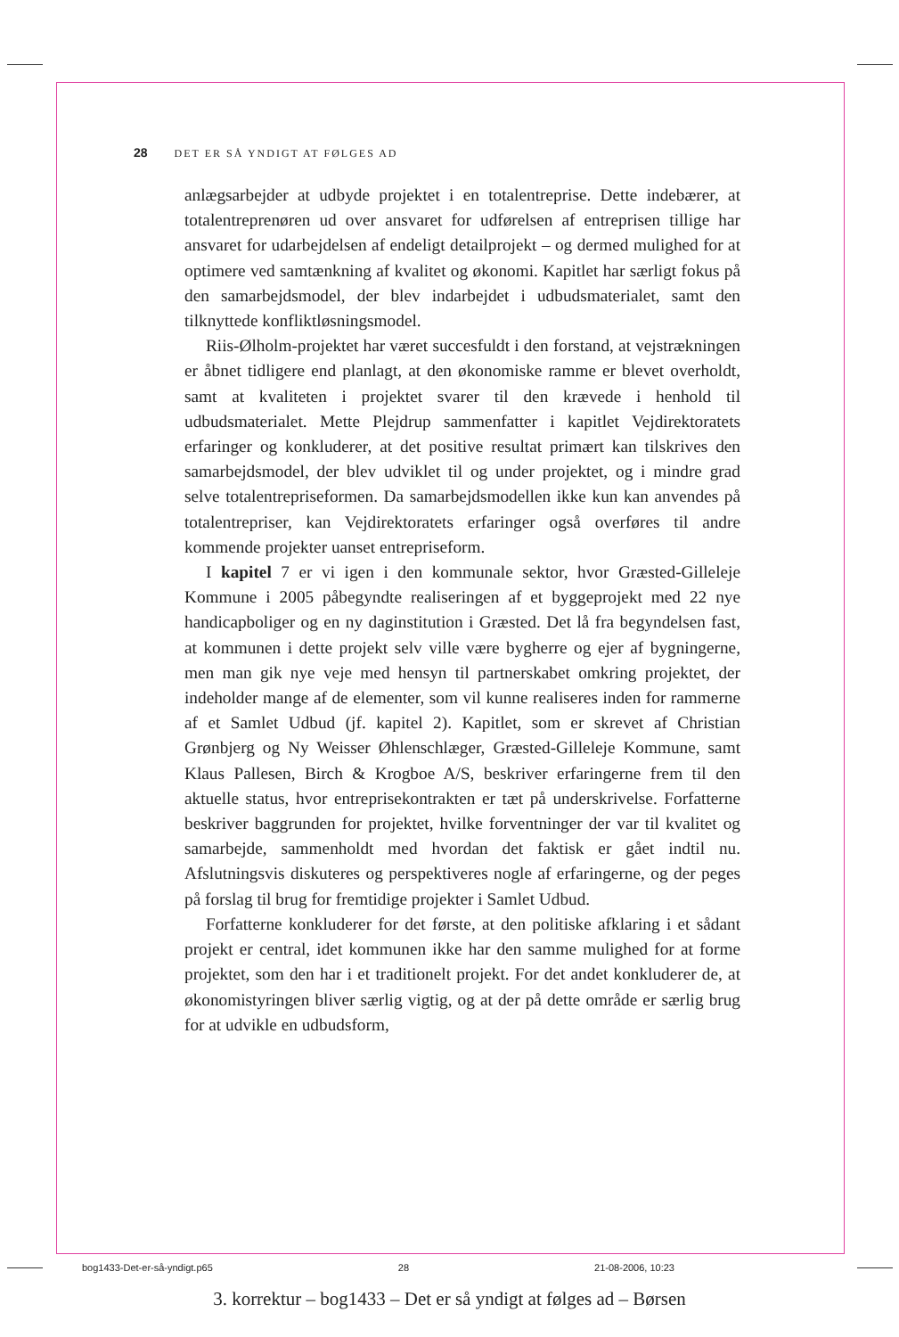28 DET ER SÅ YNDIGT AT FØLGES AD
anlægsarbejder at udbyde projektet i en totalentreprise. Dette indebærer, at totalentreprenøren ud over ansvaret for udførelsen af entreprisen tillige har ansvaret for udarbejdelsen af endeligt detailprojekt – og dermed mulighed for at optimere ved samtænkning af kvalitet og økonomi. Kapitlet har særligt fokus på den samarbejdsmodel, der blev indarbejdet i udbudsmaterialet, samt den tilknyttede konfliktløsningsmodel.
Riis-Ølholm-projektet har været succesfuldt i den forstand, at vejstrækningen er åbnet tidligere end planlagt, at den økonomiske ramme er blevet overholdt, samt at kvaliteten i projektet svarer til den krævede i henhold til udbudsmaterialet. Mette Plejdrup sammenfatter i kapitlet Vejdirektoratets erfaringer og konkluderer, at det positive resultat primært kan tilskrives den samarbejdsmodel, der blev udviklet til og under projektet, og i mindre grad selve totalentrepriseformen. Da samarbejdsmodellen ikke kun kan anvendes på totalentrepriser, kan Vejdirektoratets erfaringer også overføres til andre kommende projekter uanset entrepriseform.
I kapitel 7 er vi igen i den kommunale sektor, hvor Græsted-Gilleleje Kommune i 2005 påbegyndte realiseringen af et byggeprojekt med 22 nye handicapboliger og en ny daginstitution i Græsted. Det lå fra begyndelsen fast, at kommunen i dette projekt selv ville være bygherre og ejer af bygningerne, men man gik nye veje med hensyn til partnerskabet omkring projektet, der indeholder mange af de elementer, som vil kunne realiseres inden for rammerne af et Samlet Udbud (jf. kapitel 2). Kapitlet, som er skrevet af Christian Grønbjerg og Ny Weisser Øhlenschlæger, Græsted-Gilleleje Kommune, samt Klaus Pallesen, Birch & Krogboe A/S, beskriver erfaringerne frem til den aktuelle status, hvor entreprisekontrakten er tæt på underskrivelse. Forfatterne beskriver baggrunden for projektet, hvilke forventninger der var til kvalitet og samarbejde, sammenholdt med hvordan det faktisk er gået indtil nu. Afslutningsvis diskuteres og perspektiveres nogle af erfaringerne, og der peges på forslag til brug for fremtidige projekter i Samlet Udbud.
Forfatterne konkluderer for det første, at den politiske afklaring i et sådant projekt er central, idet kommunen ikke har den samme mulighed for at forme projektet, som den har i et traditionelt projekt. For det andet konkluderer de, at økonomistyringen bliver særlig vigtig, og at der på dette område er særlig brug for at udvikle en udbudsform,
bog1433-Det-er-så-yndigt.p65 28 21-08-2006, 10:23
3. korrektur – bog1433 – Det er så yndigt at følges ad – Børsen